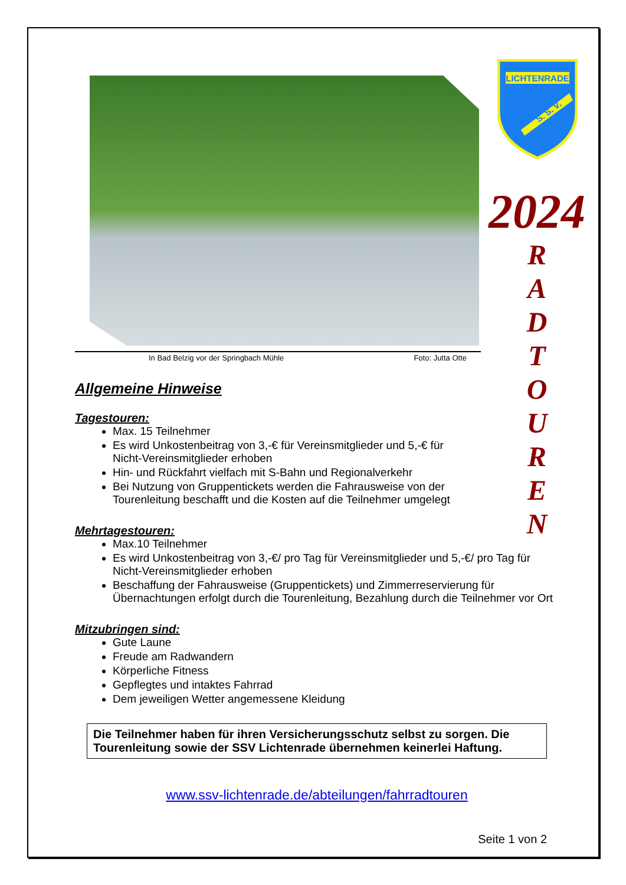LICHTENRADE
S. S. V.
2024
R
A
D
T
O
U
R
E
N
In Bad Belzig vor der Springbach Mühle Foto: Jutta Otte
Allgemeine Hinweise
Tagestouren:
Max. 15 Teilnehmer
Es wird Unkostenbeitrag von 3,-€ für Vereinsmitglieder und 5,-€ für
Nicht-Vereinsmitglieder erhoben
Hin- und Rückfahrt vielfach mit S-Bahn und Regionalverkehr
Bei Nutzung von Gruppentickets werden die Fahrausweise von der
Tourenleitung beschafft und die Kosten auf die Teilnehmer umgelegt
Mehrtagestouren:
Max.10 Teilnehmer
Es wird Unkostenbeitrag von 3,-€/ pro Tag für Vereinsmitglieder und 5,-€/ pro Tag für Nicht-Vereinsmitglieder erhoben
Beschaffung der Fahrausweise (Gruppentickets) und Zimmerreservierung für Übernachtungen erfolgt durch die Tourenleitung, Bezahlung durch die Teilnehmer vor Ort
Mitzubringen sind:
Gute Laune
Freude am Radwandern
Körperliche Fitness
Gepflegtes und intaktes Fahrrad
Dem jeweiligen Wetter angemessene Kleidung
Die Teilnehmer haben für ihren Versicherungsschutz selbst zu sorgen. Die Tourenleitung sowie der SSV Lichtenrade übernehmen keinerlei Haftung.
www.ssv-lichtenrade.de/abteilungen/fahrradtouren
Seite 1 von 2